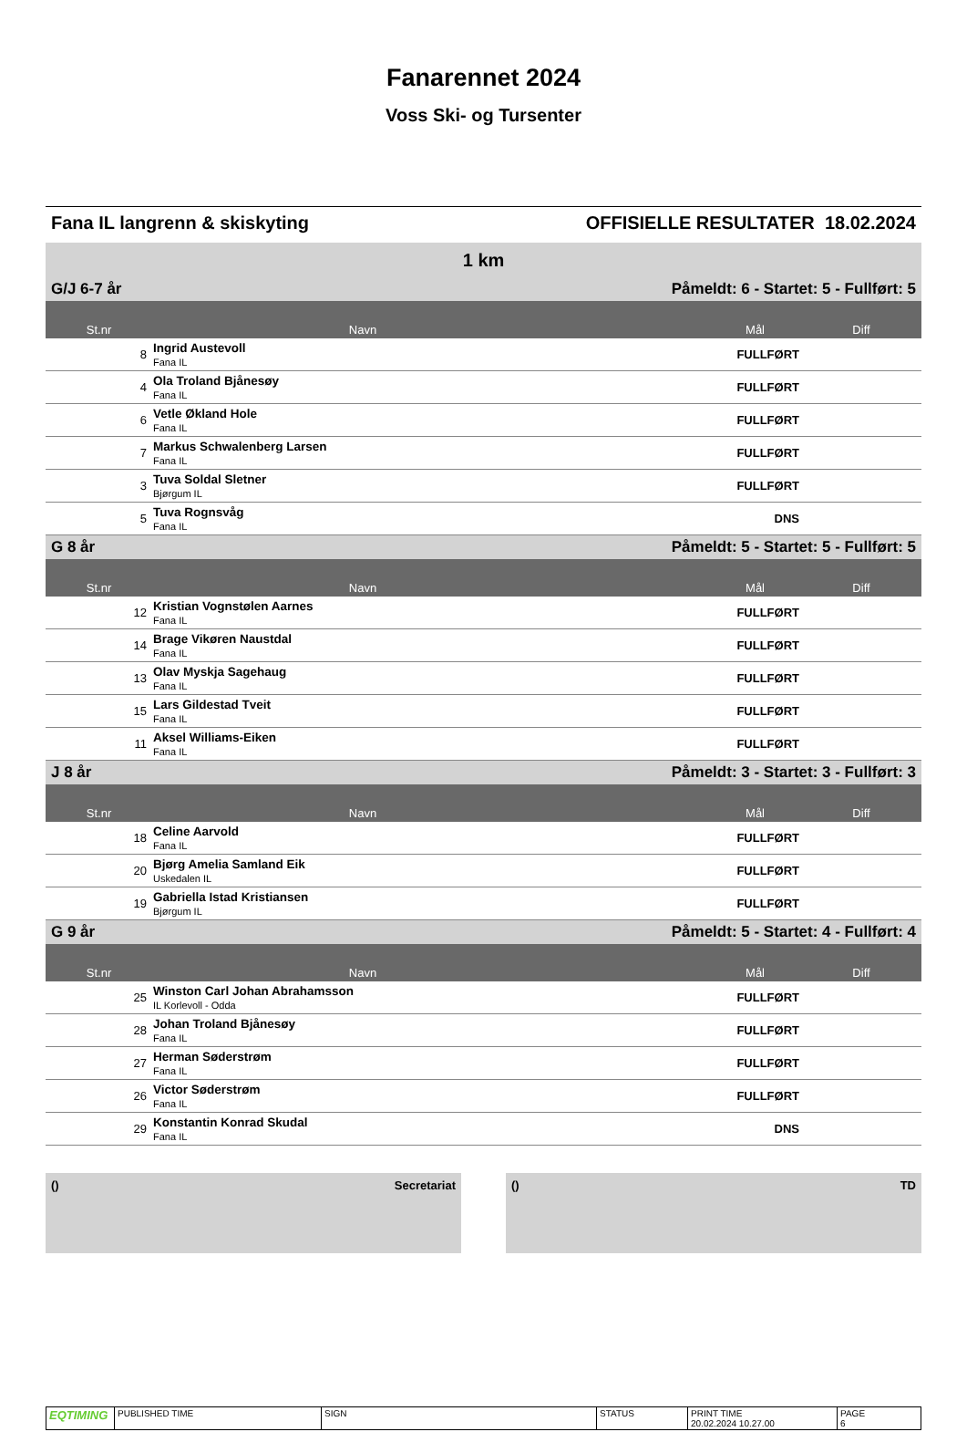Fanarennet 2024
Voss Ski- og Tursenter
Fana IL langrenn & skiskyting OFFISIELLE RESULTATER 18.02.2024
| 1 km | | | |
| G/J 6-7 år | | Påmeldt: 6 - Startet: 5 - Fullført: 5 | |
| St.nr | Navn | Mål | Diff |
| 8 | Ingrid Austevoll Fana IL | FULLFØRT | |
| 4 | Ola Troland Bjånesøy Fana IL | FULLFØRT | |
| 6 | Vetle Økland Hole Fana IL | FULLFØRT | |
| 7 | Markus Schwalenberg Larsen Fana IL | FULLFØRT | |
| 3 | Tuva Soldal Sletner Bjørgum IL | FULLFØRT | |
| 5 | Tuva Rognsvåg Fana IL | DNS | |
| G 8 år | | Påmeldt: 5 - Startet: 5 - Fullført: 5 | |
| St.nr | Navn | Mål | Diff |
| 12 | Kristian Vognstølen Aarnes Fana IL | FULLFØRT | |
| 14 | Brage Vikøren Naustdal Fana IL | FULLFØRT | |
| 13 | Olav Myskja Sagehaug Fana IL | FULLFØRT | |
| 15 | Lars Gildestad Tveit Fana IL | FULLFØRT | |
| 11 | Aksel Williams-Eiken Fana IL | FULLFØRT | |
| J 8 år | | Påmeldt: 3 - Startet: 3 - Fullført: 3 | |
| St.nr | Navn | Mål | Diff |
| 18 | Celine Aarvold Fana IL | FULLFØRT | |
| 20 | Bjørg Amelia Samland Eik Uskedalen IL | FULLFØRT | |
| 19 | Gabriella Istad Kristiansen Bjørgum IL | FULLFØRT | |
| G 9 år | | Påmeldt: 5 - Startet: 4 - Fullført: 4 | |
| St.nr | Navn | Mål | Diff |
| 25 | Winston Carl Johan Abrahamsson IL Korlevoll - Odda | FULLFØRT | |
| 28 | Johan Troland Bjånesøy Fana IL | FULLFØRT | |
| 27 | Herman Søderstrøm Fana IL | FULLFØRT | |
| 26 | Victor Søderstrøm Fana IL | FULLFØRT | |
| 29 | Konstantin Konrad Skudal Fana IL | DNS | |
() Secretariat () TD
EQTIMING
PUBLISHED TIME SIGN STATUS PRINT TIME
20.02.2024 10.27.00
PAGE
6